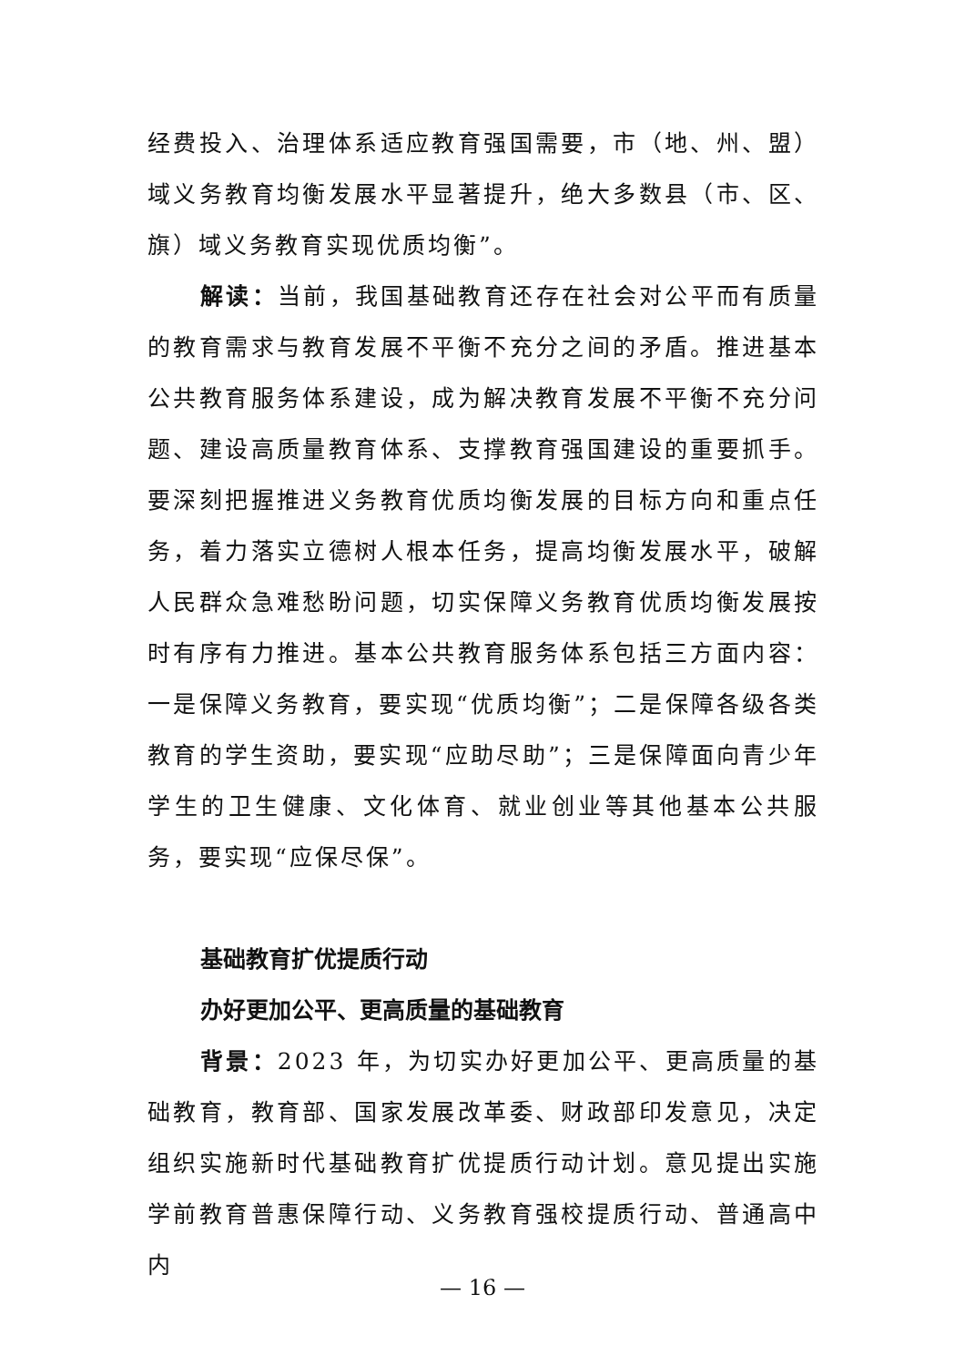经费投入、治理体系适应教育强国需要，市（地、州、盟）域义务教育均衡发展水平显著提升，绝大多数县（市、区、旗）域义务教育实现优质均衡”。
解读：当前，我国基础教育还存在社会对公平而有质量的教育需求与教育发展不平衡不充分之间的矛盾。推进基本公共教育服务体系建设，成为解决教育发展不平衡不充分问题、建设高质量教育体系、支撑教育强国建设的重要抓手。要深刻把握推进义务教育优质均衡发展的目标方向和重点任务，着力落实立德树人根本任务，提高均衡发展水平，破解人民群众急难愁盼问题，切实保障义务教育优质均衡发展按时有序有力推进。基本公共教育服务体系包括三方面内容：一是保障义务教育，要实现“优质均衡”；二是保障各级各类教育的学生资助，要实现“应助尽助”；三是保障面向青少年学生的卫生健康、文化体育、就业创业等其他基本公共服务，要实现“应保尽保”。
基础教育扩优提质行动
办好更加公平、更高质量的基础教育
背景：2023 年，为切实办好更加公平、更高质量的基础教育，教育部、国家发展改革委、财政部印发意见，决定组织实施新时代基础教育扩优提质行动计划。意见提出实施学前教育普惠保障行动、义务教育强校提质行动、普通高中内
— 16 —